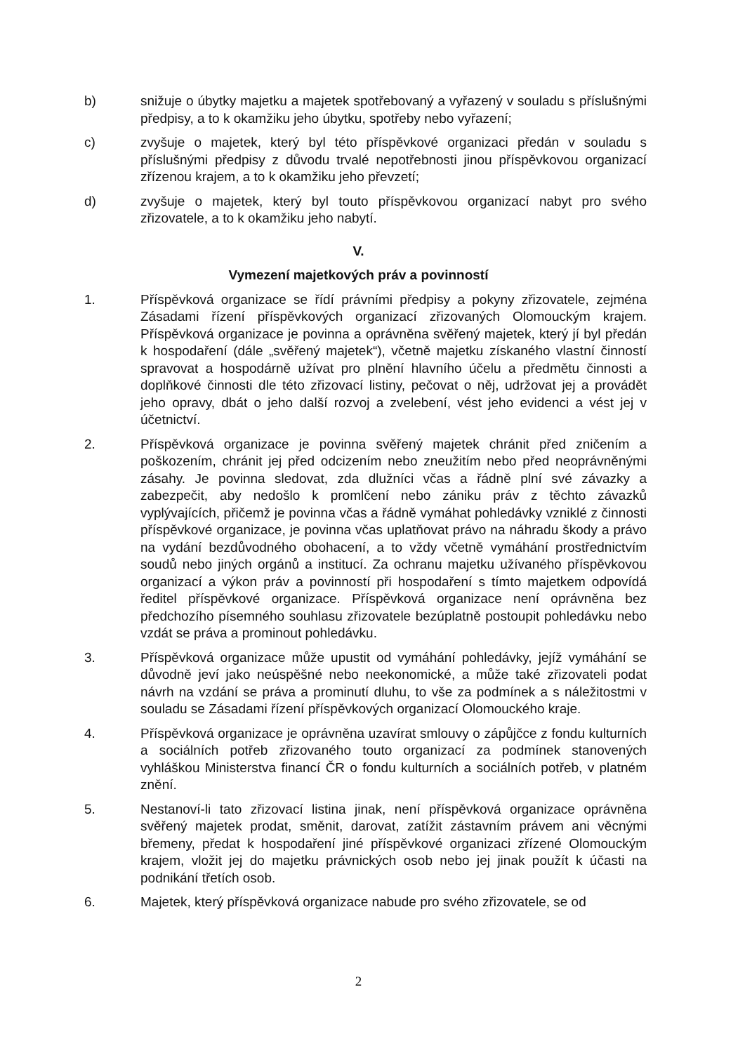b) snižuje o úbytky majetku a majetek spotřebovaný a vyřazený v souladu s příslušnými předpisy, a to k okamžiku jeho úbytku, spotřeby nebo vyřazení;
c) zvyšuje o majetek, který byl této příspěvkové organizaci předán v souladu s příslušnými předpisy z důvodu trvalé nepotřebnosti jinou příspěvkovou organizací zřízenou krajem, a to k okamžiku jeho převzetí;
d) zvyšuje o majetek, který byl touto příspěvkovou organizací nabyt pro svého zřizovatele, a to k okamžiku jeho nabytí.
V.
Vymezení majetkových práv a povinností
1. Příspěvková organizace se řídí právními předpisy a pokyny zřizovatele, zejména Zásadami řízení příspěvkových organizací zřizovaných Olomouckým krajem. Příspěvková organizace je povinna a oprávněna svěřený majetek, který jí byl předán k hospodaření (dále „svěřený majetek“), včetně majetku získaného vlastní činností spravovat a hospodárně užívat pro plnění hlavního účelu a předmětu činnosti a doplňkové činnosti dle této zřizovací listiny, pečovat o něj, udržovat jej a provádět jeho opravy, dbát o jeho další rozvoj a zvelebení, vést jeho evidenci a vést jej v účetnictví.
2. Příspěvková organizace je povinna svěřený majetek chránit před zničením a poškozením, chránit jej před odcizením nebo zneužitím nebo před neoprávněnými zásahy. Je povinna sledovat, zda dlužníci včas a řádně plní své závazky a zabezpečit, aby nedošlo k promlčení nebo zániku práv z těchto závazků vyplývajících, přičemž je povinna včas a řádně vymáhat pohledávky vzniklé z činnosti příspěvkové organizace, je povinna včas uplatňovat právo na náhradu škody a právo na vydání bezdůvodného obohacení, a to vždy včetně vymáhání prostřednictvím soudů nebo jiných orgánů a institucí. Za ochranu majetku užívaného příspěvkovou organizací a výkon práv a povinností při hospodaření s tímto majetkem odpovídá ředitel příspěvkové organizace. Příspěvková organizace není oprávněna bez předchozího písemného souhlasu zřizovatele bezúplatně postoupit pohledávku nebo vzdát se práva a prominout pohledávku.
3. Příspěvková organizace může upustit od vymáhání pohledávky, jejíž vymáhání se důvodně jeví jako neúspěšné nebo neekonomické, a může také zřizovateli podat návrh na vzdání se práva a prominutí dluhu, to vše za podmínek a s náležitostmi v souladu se Zásadami řízení příspěvkových organizací Olomouckého kraje.
4. Příspěvková organizace je oprávněna uzavírat smlouvy o zápůjčce z fondu kulturních a sociálních potřeb zřizovaného touto organizací za podmínek stanovených vyhláškou Ministerstva financí ČR o fondu kulturních a sociálních potřeb, v platném znění.
5. Nestanoví-li tato zřizovací listina jinak, není příspěvková organizace oprávněna svěřený majetek prodat, směnit, darovat, zatížit zástavním právem ani věcnými břemeny, předat k hospodaření jiné příspěvkové organizaci zřízené Olomouckým krajem, vložit jej do majetku právnických osob nebo jej jinak použít k účasti na podnikání třetích osob.
6. Majetek, který příspěvková organizace nabude pro svého zřizovatele, se od
2